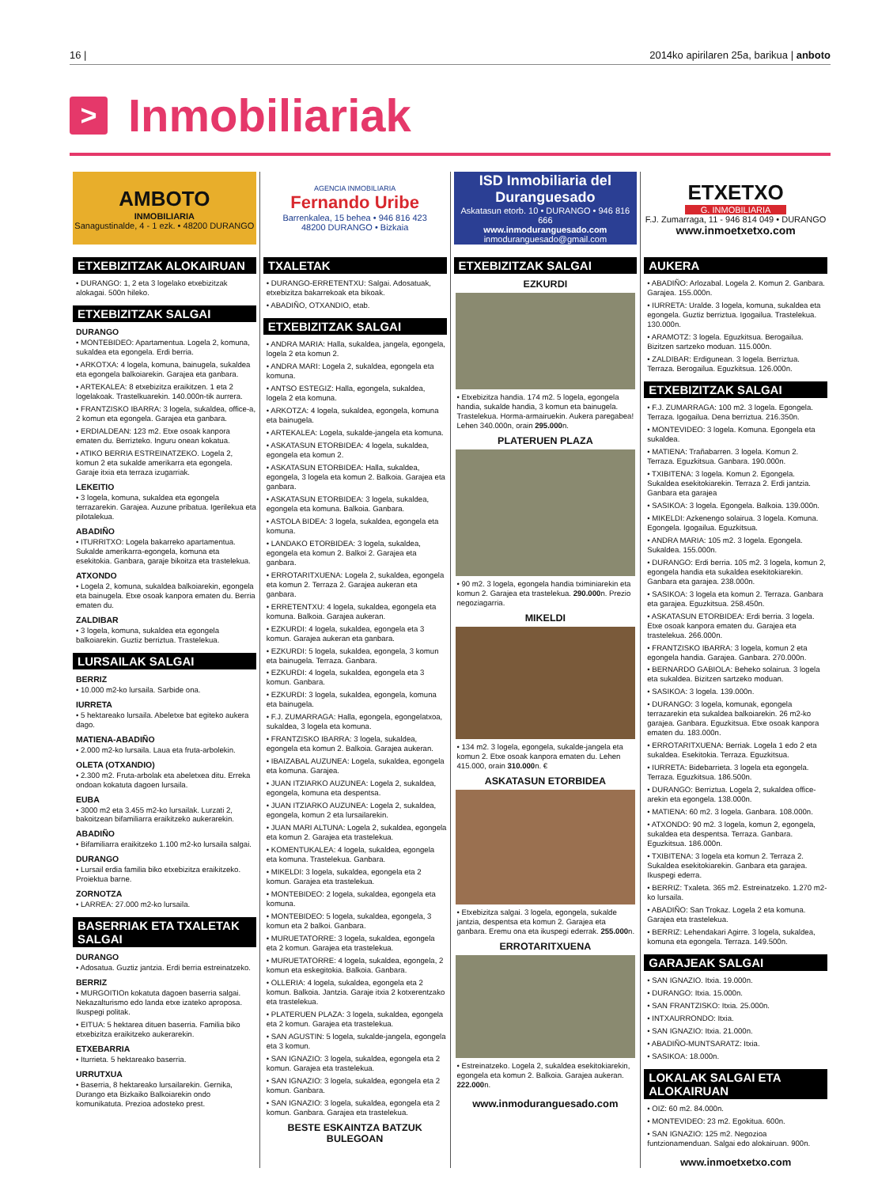16 | 2014ko apirilaren 25a, barikua | anboto
>
Inmobiliariak
AMBOTO
INMOBILIARIA
Sanagustinalde, 4 - 1 ezk. • 48200 DURANGO
ETXEBIZITZAK ALOKAIRUAN
• DURANGO: 1, 2 eta 3 logelako etxebizitzak alokagai. 500n hileko.
ETXEBIZITZAK SALGAI
DURANGO
• MONTEBIDEO: Apartamentua. Logela 2, komuna, sukaldea eta egongela. Erdi berria.
• ARKOTXA: 4 logela, komuna, bainugela, sukaldea eta egongela balkoiarekin. Garajea eta ganbara.
• ARTEKALEA: 8 etxebizitza eraikitzen. 1 eta 2 logelakoak. Trastelkuarekin. 140.000n-tik aurrera.
• FRANTZISKO IBARRA: 3 logela, sukaldea, office-a, 2 komun eta egongela. Garajea eta ganbara.
• ERDIALDEAN: 123 m2. Etxe osoak kanpora ematen du. Berrizteko. Inguru onean kokatua.
• ATIKO BERRIA ESTREINATZEKO. Logela 2, komun 2 eta sukalde amerikarra eta egongela. Garaje itxia eta terraza izugarriak.
LEKEITIO
• 3 logela, komuna, sukaldea eta egongela terrazarekin. Garajea. Auzune pribatua. Igerilekua eta pilotalekua.
ABADIÑO
• ITURRITXO: Logela bakarreko apartamentua. Sukalde amerikarra-egongela, komuna eta esekitokia. Ganbara, garaje bikoitza eta trastelekua.
ATXONDO
• Logela 2, komuna, sukaldea balkoiarekin, egongela eta bainugela. Etxe osoak kanpora ematen du. Berria ematen du.
ZALDIBAR
• 3 logela, komuna, sukaldea eta egongela balkoiarekin. Guztiz berriztua. Trastelekua.
LURSAILAK SALGAI
BERRIZ
• 10.000 m2-ko lursaila. Sarbide ona.
IURRETA
• 5 hektareako lursaila. Abeletxe bat egiteko aukera dago.
MATIENA-ABADIÑO
• 2.000 m2-ko lursaila. Laua eta fruta-arbolekin.
OLETA (OTXANDIO)
• 2.300 m2. Fruta-arbolak eta abeletxea ditu. Erreka ondoan kokatuta dagoen lursaila.
EUBA
• 3000 m2 eta 3.455 m2-ko lursailak. Lurzati 2, bakoitzean bifamiliarra eraikitzeko aukerarekin.
ABADIÑO
• Bifamiliarra eraikitzeko 1.100 m2-ko lursaila salgai.
DURANGO
• Lursail erdia familia biko etxebizitza eraikitzeko. Proiektua barne.
ZORNOTZA
• LARREA: 27.000 m2-ko lursaila.
BASERRIAK ETA TXALETAK SALGAI
DURANGO
• Adosatua. Guztiz jantzia. Erdi berria estreinatzeko.
BERRIZ
• MURGOITIOn kokatuta dagoen baserria salgai. Nekazalturismo edo landa etxe izateko aproposa. Ikuspegi politak.
• EITUA: 5 hektarea dituen baserria. Familia biko etxebizitza eraikitzeko aukerarekin.
ETXEBARRIA
• Iturrieta. 5 hektareako baserria.
URRUTXUA
• Baserria, 8 hektareako lursailarekin. Gernika, Durango eta Bizkaiko Balkoiarekin ondo komunikatuta. Prezioa adosteko prest.
AGENCIA INMOBILIARIA
Fernando Uribe
Barrenkalea, 15 behea • 946 816 423
48200 DURANGO • Bizkaia
TXALETAK
• DURANGO-ERRETENTXU: Salgai. Adosatuak, etxebizitza bakarrekoak eta bikoak.
• ABADIÑO, OTXANDIO, etab.
ETXEBIZITZAK SALGAI
• ANDRA MARIA: Halla, sukaldea, jangela, egongela, logela 2 eta komun 2.
• ANDRA MARI: Logela 2, sukaldea, egongela eta komuna.
• ANTSO ESTEGIZ: Halla, egongela, sukaldea, logela 2 eta komuna.
• ARKOTZA: 4 logela, sukaldea, egongela, komuna eta bainugela.
• ARTEKALEA: Logela, sukalde-jangela eta komuna.
• ASKATASUN ETORBIDEA: 4 logela, sukaldea, egongela eta komun 2.
• ASKATASUN ETORBIDEA: Halla, sukaldea, egongela, 3 logela eta komun 2. Balkoia. Garajea eta ganbara.
• ASKATASUN ETORBIDEA: 3 logela, sukaldea, egongela eta komuna. Balkoia. Ganbara.
• ASTOLA BIDEA: 3 logela, sukaldea, egongela eta komuna.
• LANDAKO ETORBIDEA: 3 logela, sukaldea, egongela eta komun 2. Balkoi 2. Garajea eta ganbara.
• ERROTARITXUENA: Logela 2, sukaldea, egongela eta komun 2. Terraza 2. Garajea aukeran eta ganbara.
• ERRETENTXU: 4 logela, sukaldea, egongela eta komuna. Balkoia. Garajea aukeran.
• EZKURDI: 4 logela, sukaldea, egongela eta 3 komun. Garajea aukeran eta ganbara.
• EZKURDI: 5 logela, sukaldea, egongela, 3 komun eta bainugela. Terraza. Ganbara.
• EZKURDI: 4 logela, sukaldea, egongela eta 3 komun. Ganbara.
• EZKURDI: 3 logela, sukaldea, egongela, komuna eta bainugela.
• F.J. ZUMARRAGA: Halla, egongela, egongelatxoa, sukaldea, 3 logela eta komuna.
• FRANTZISKO IBARRA: 3 logela, sukaldea, egongela eta komun 2. Balkoia. Garajea aukeran.
• IBAIZABAL AUZUNEA: Logela, sukaldea, egongela eta komuna. Garajea.
• JUAN ITZIARKO AUZUNEA: Logela 2, sukaldea, egongela, komuna eta despentsa.
• JUAN ITZIARKO AUZUNEA: Logela 2, sukaldea, egongela, komun 2 eta lursailarekin.
• JUAN MARI ALTUNA: Logela 2, sukaldea, egongela eta komun 2. Garajea eta trastelekua.
• KOMENTUKALEA: 4 logela, sukaldea, egongela eta komuna. Trastelekua. Ganbara.
• MIKELDI: 3 logela, sukaldea, egongela eta 2 komun. Garajea eta trastelekua.
• MONTEBIDEO: 2 logela, sukaldea, egongela eta komuna.
• MONTEBIDEO: 5 logela, sukaldea, egongela, 3 komun eta 2 balkoi. Ganbara.
• MURUETATORRE: 3 logela, sukaldea, egongela eta 2 komun. Garajea eta trastelekua.
• MURUETATORRE: 4 logela, sukaldea, egongela, 2 komun eta eskegitokia. Balkoia. Ganbara.
• OLLERIA: 4 logela, sukaldea, egongela eta 2 komun. Balkoia. Jantzia. Garaje itxia 2 kotxerentzako eta trastelekua.
• PLATERUEN PLAZA: 3 logela, sukaldea, egongela eta 2 komun. Garajea eta trastelekua.
• SAN AGUSTIN: 5 logela, sukalde-jangela, egongela eta 3 komun.
• SAN IGNAZIO: 3 logela, sukaldea, egongela eta 2 komun. Garajea eta trastelekua.
• SAN IGNAZIO: 3 logela, sukaldea, egongela eta 2 komun. Ganbara.
• SAN IGNAZIO: 3 logela, sukaldea, egongela eta 2 komun. Ganbara. Garajea eta trastelekua.
BESTE ESKAINTZA BATZUK BULEGOAN
ISD Inmobiliaria del Duranguesado
Askatasun etorb. 10 • DURANGO • 946 816 666
www.inmoduranguesado.com
inmoduranguesado@gmail.com
ETXEBIZITZAK SALGAI
EZKURDI
• Etxebizitza handia. 174 m2. 5 logela, egongela handia, sukalde handia, 3 komun eta bainugela. Trastelekua. Horma-armairuekin. Aukera paregabea! Lehen 340.000n, orain 295.000n.
PLATERUEN PLAZA
• 90 m2. 3 logela, egongela handia tximiniarekin eta komun 2. Garajea eta trastelekua. 290.000n. Prezio negoziagarria.
MIKELDI
• 134 m2. 3 logela, egongela, sukalde-jangela eta komun 2. Etxe osoak kanpora ematen du. Lehen 415.000, orain 310.000n. €
ASKATASUN ETORBIDEA
• Etxebizitza salgai. 3 logela, egongela, sukalde jantzia, despentsa eta komun 2. Garajea eta ganbara. Eremu ona eta ikuspegi ederrak. 255.000n.
ERROTARITXUENA
• Estreinatzeko. Logela 2, sukaldea esekitokiarekin, egongela eta komun 2. Balkoia. Garajea aukeran. 222.000n.
www.inmoduranguesado.com
ETXETXO
G. INMOBILIARIA
F.J. Zumarraga, 11 - 946 814 049 • DURANGO
www.inmoetxetxo.com
AUKERA
• ABADIÑO: Arlozabal. Logela 2. Komun 2. Ganbara. Garajea. 155.000n.
• IURRETA: Uralde. 3 logela, komuna, sukaldea eta egongela. Guztiz berriztua. Igogailua. Trastelekua. 130.000n.
• ARAMOTZ: 3 logela. Eguzkitsua. Berogailua. Bizitzen sartzeko moduan. 115.000n.
• ZALDIBAR: Erdigunean. 3 logela. Berriztua. Terraza. Berogailua. Eguzkitsua. 126.000n.
ETXEBIZITZAK SALGAI
• F.J. ZUMARRAGA: 100 m2. 3 logela. Egongela. Terraza. Igogailua. Dena berriztua. 216.350n.
• MONTEVIDEO: 3 logela. Komuna. Egongela eta sukaldea.
• MATIENA: Trañabarren. 3 logela. Komun 2. Terraza. Eguzkitsua. Ganbara. 190.000n.
• TXIBITENA: 3 logela. Komun 2. Egongela. Sukaldea esekitokiarekin. Terraza 2. Erdi jantzia. Ganbara eta garajea
• SASIKOA: 3 logela. Egongela. Balkoia. 139.000n.
• MIKELDI: Azkenengo solairua. 3 logela. Komuna. Egongela. Igogailua. Eguzkitsua.
• ANDRA MARIA: 105 m2. 3 logela. Egongela. Sukaldea. 155.000n.
• DURANGO: Erdi berria. 105 m2. 3 logela, komun 2, egongela handia eta sukaldea esekitokiarekin. Ganbara eta garajea. 238.000n.
• SASIKOA: 3 logela eta komun 2. Terraza. Ganbara eta garajea. Eguzkitsua. 258.450n.
• ASKATASUN ETORBIDEA: Erdi berria. 3 logela. Etxe osoak kanpora ematen du. Garajea eta trastelekua. 266.000n.
• FRANTZISKO IBARRA: 3 logela, komun 2 eta egongela handia. Garajea. Ganbara. 270.000n.
• BERNARDO GABIOLA: Beheko solairua. 3 logela eta sukaldea. Bizitzen sartzeko moduan.
• SASIKOA: 3 logela. 139.000n.
• DURANGO: 3 logela, komunak, egongela terrazarekin eta sukaldea balkoiarekin. 26 m2-ko garajea. Ganbara. Eguzkitsua. Etxe osoak kanpora ematen du. 183.000n.
• ERROTARITXUENA: Berriak. Logela 1 edo 2 eta sukaldea. Esekitokia. Terraza. Eguzkitsua.
• IURRETA: Bidebarrieta. 3 logela eta egongela. Terraza. Eguzkitsua. 186.500n.
• DURANGO: Berriztua. Logela 2, sukaldea office-arekin eta egongela. 138.000n.
• MATIENA: 60 m2. 3 logela. Ganbara. 108.000n.
• ATXONDO: 90 m2. 3 logela, komun 2, egongela, sukaldea eta despentsa. Terraza. Ganbara. Eguzkitsua. 186.000n.
• TXIBITENA: 3 logela eta komun 2. Terraza 2. Sukaldea esekitokiarekin. Ganbara eta garajea. Ikuspegi ederra.
• BERRIZ: Txaleta. 365 m2. Estreinatzeko. 1.270 m2-ko lursaila.
• ABADIÑO: San Trokaz. Logela 2 eta komuna. Garajea eta trastelekua.
• BERRIZ: Lehendakari Agirre. 3 logela, sukaldea, komuna eta egongela. Terraza. 149.500n.
GARAJEAK SALGAI
• SAN IGNAZIO. Itxia. 19.000n.
• DURANGO: Itxia. 15.000n.
• SAN FRANTZISKO: Itxia. 25.000n.
• INTXAURRONDO: Itxia.
• SAN IGNAZIO: Itxia. 21.000n.
• ABADIÑO-MUNTSARATZ: Itxia.
• SASIKOA: 18.000n.
LOKALAK SALGAI ETA ALOKAIRUAN
• OIZ: 60 m2. 84.000n.
• MONTEVIDEO: 23 m2. Egokitua. 600n.
• SAN IGNAZIO: 125 m2. Negozioa funtzionamenduan. Salgai edo alokairuan. 900n.
www.inmoetxetxo.com